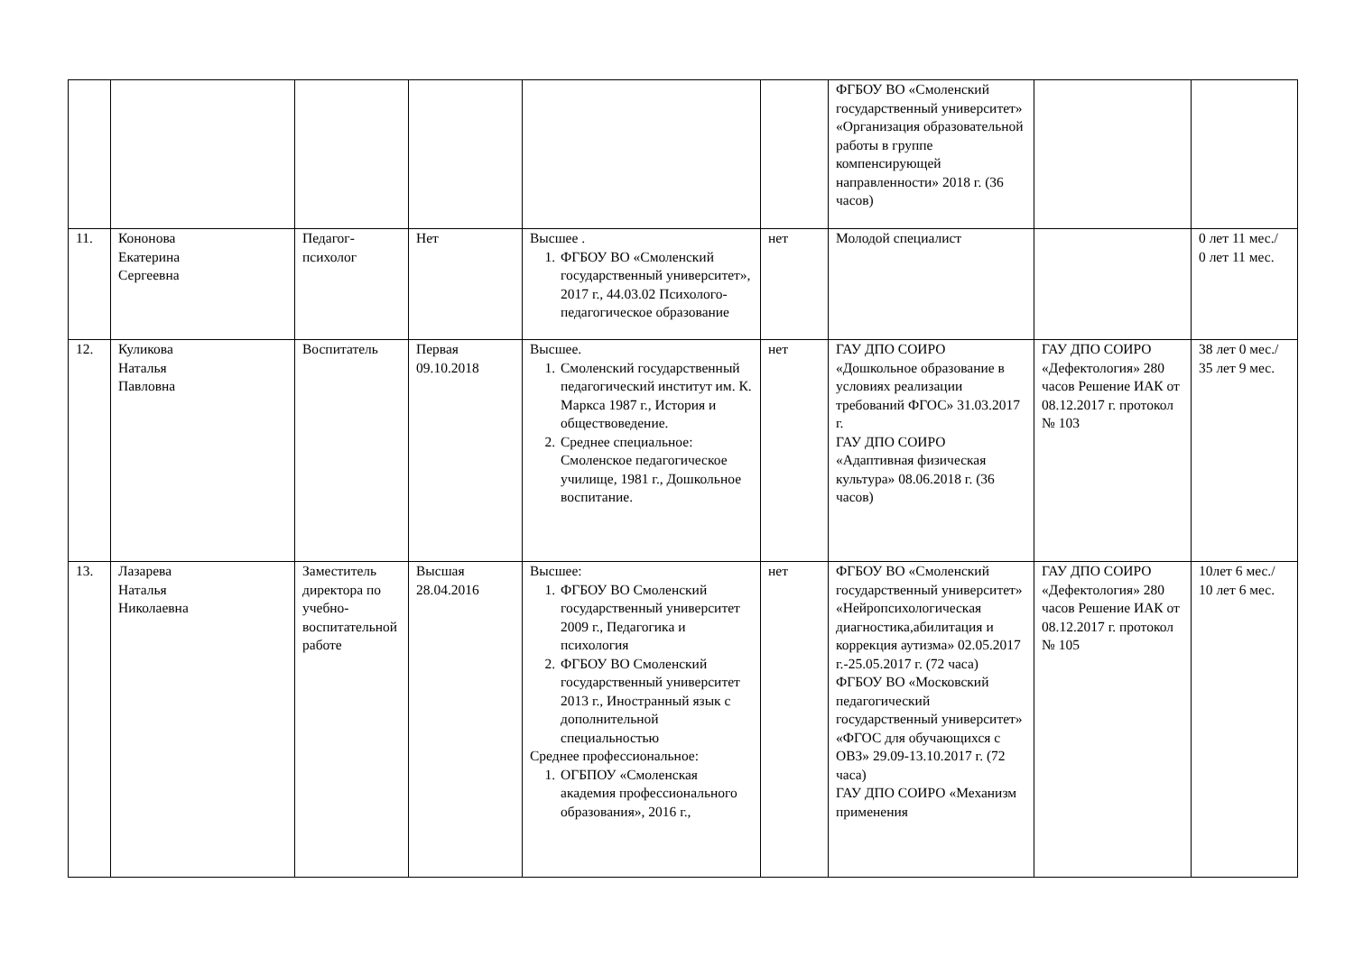| | | | | | | ФГБОУ ВО «Смоленский государственный университет» «Организация образовательной работы в группе компенсирующей направленности» 2018 г. (36 часов) | | |
| 11. | Кононова Екатерина Сергеевна | Педагог-психолог | Нет | Высшее . 1. ФГБОУ ВО «Смоленский государственный университет», 2017 г., 44.03.02 Психолого-педагогическое образование | нет | Молодой специалист | | 0 лет 11 мес./ 0 лет 11 мес. |
| 12. | Куликова Наталья Павловна | Воспитатель | Первая 09.10.2018 | Высшее. 1. Смоленский государственный педагогический институт им. К. Маркса 1987 г., История и обществоведение. 2. Среднее специальное: Смоленское педагогическое училище, 1981 г., Дошкольное воспитание. | нет | ГАУ ДПО СОИРО «Дошкольное образование в условиях реализации требований ФГОС» 31.03.2017 г. ГАУ ДПО СОИРО «Адаптивная физическая культура» 08.06.2018 г. (36 часов) | ГАУ ДПО СОИРО «Дефектология» 280 часов Решение ИАК от 08.12.2017 г. протокол № 103 | 38 лет 0 мес./ 35 лет 9 мес. |
| 13. | Лазарева Наталья Николаевна | Заместитель директора по учебно-воспитательной работе | Высшая 28.04.2016 | Высшее: 1. ФГБОУ ВО Смоленский государственный университет 2009 г., Педагогика и психология 2. ФГБОУ ВО Смоленский государственный университет 2013 г., Иностранный язык с дополнительной специальностью Среднее профессиональное: 1. ОГБПОУ «Смоленская академия профессионального образования», 2016 г., | нет | ФГБОУ ВО «Смоленский государственный университет» «Нейропсихологическая диагностика,абилитация и коррекция аутизма» 02.05.2017 г.-25.05.2017 г. (72 часа) ФГБОУ ВО «Московский педагогический государственный университет» «ФГОС для обучающихся с ОВЗ» 29.09-13.10.2017 г. (72 часа) ГАУ ДПО СОИРО «Механизм применения | ГАУ ДПО СОИРО «Дефектология» 280 часов Решение ИАК от 08.12.2017 г. протокол № 105 | 10лет 6 мес./ 10 лет 6 мес. |